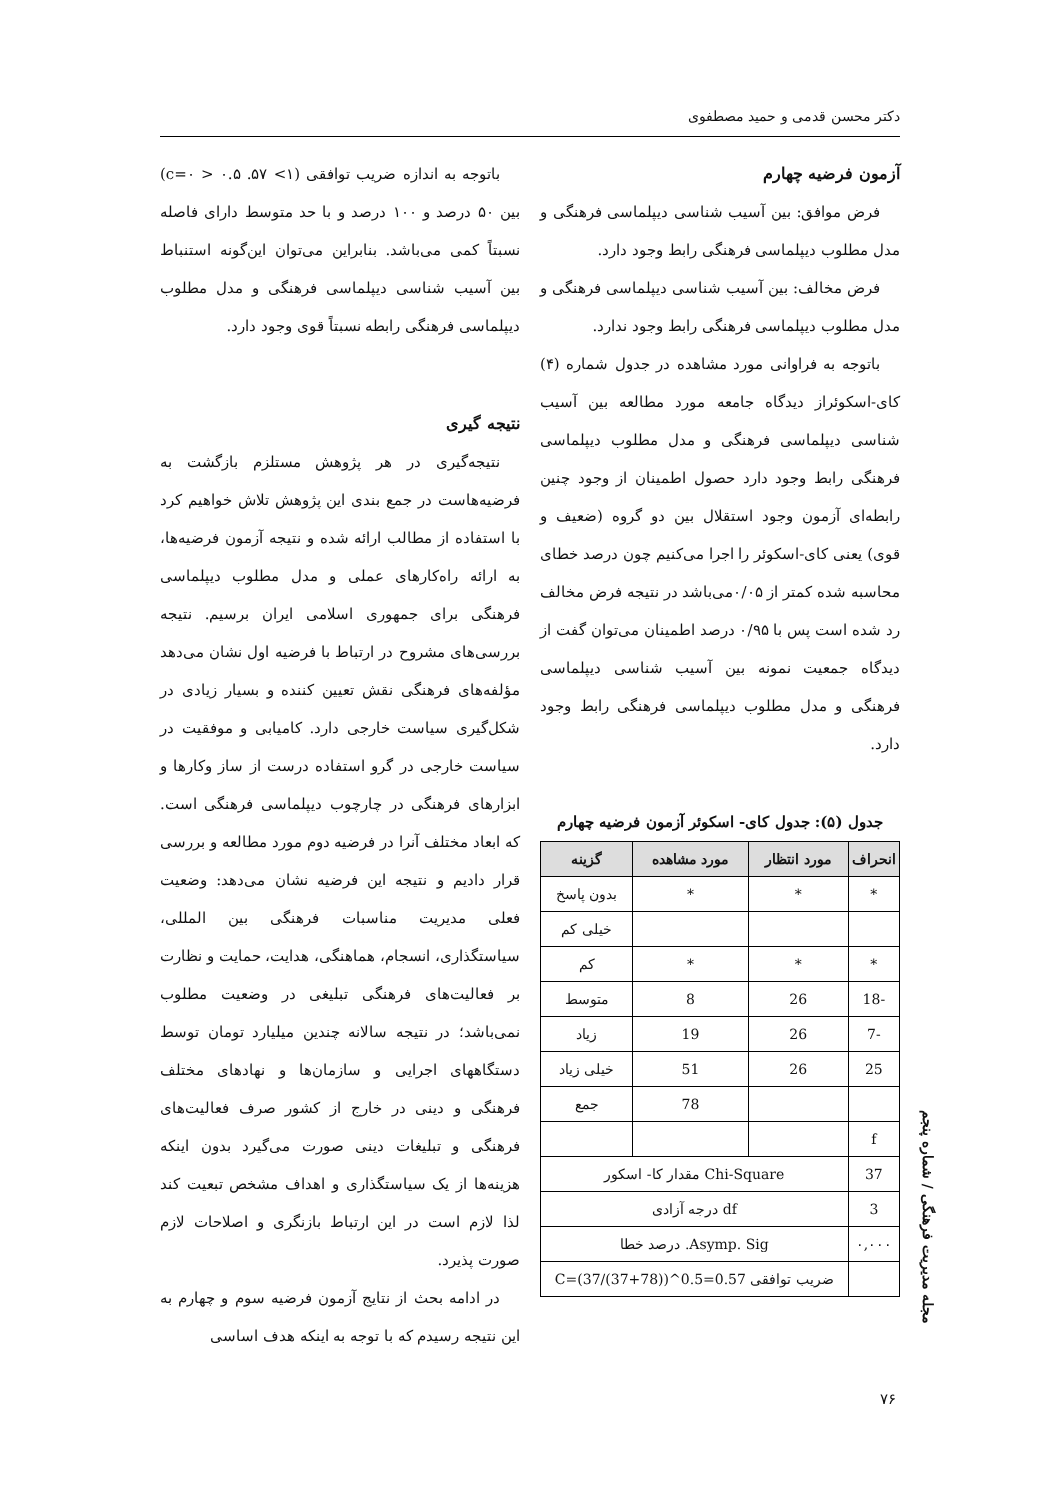دکتر محسن قدمی و حمید مصطفوی
آزمون فرضیه چهارم
فرض موافق: بین آسیب شناسی دیپلماسی فرهنگی و مدل مطلوب دیپلماسی فرهنگی رابط وجود دارد.
فرض مخالف: بین آسیب شناسی دیپلماسی فرهنگی و مدل مطلوب دیپلماسی فرهنگی رابط وجود ندارد.
باتوجه به فراوانی مورد مشاهده در جدول شماره (۴) کای-اسکوئراز دیدگاه جامعه مورد مطالعه بین آسیب شناسی دیپلماسی فرهنگی و مدل مطلوب دیپلماسی فرهنگی رابط وجود دارد حصول اطمینان از وجود چنین رابطه‌ای آزمون وجود استقلال بین دو گروه (ضعیف و قوی) یعنی کای-اسکوئر را اجرا می‌کنیم چون درصد خطای محاسبه شده کمتر از ۰/۰۵می‌باشد در نتیجه فرض مخالف رد شده است پس با ۰/۹۵ درصد اطمینان می‌توان گفت از دیدگاه جمعیت نمونه بین آسیب شناسی دیپلماسی فرهنگی و مدل مطلوب دیپلماسی فرهنگی رابط وجود دارد.
جدول (۵): جدول کای- اسکوئر آزمون فرضیه چهارم
| انحراف | مورد انتظار | مورد مشاهده | گزینه |
| --- | --- | --- | --- |
| * | * | * | بدون پاسخ |
| | | | خیلی کم |
| * | * | * | کم |
| -18 | 26 | 8 | متوسط |
| -7 | 26 | 19 | زیاد |
| 25 | 26 | 51 | خیلی زیاد |
| | | 78 | جمع |
| f | | | |
| 37 | Chi-Square مقدار کا- اسکور | | |
| 3 | df درجه آزادی | | |
| ۰,۰۰۰ | Asymp. Sig. درصد خطا | | |
| | ضریب توافقی C=(37/(37+78))^0.5=0.57 | | |
باتوجه به اندازه ضریب توافقی (۱> ۵۷. c=۰ > ۰.۵) بین ۵۰ درصد و ۱۰۰ درصد و با حد متوسط دارای فاصله نسبتاً کمی می‌باشد. بنابراین می‌توان این‌گونه استنباط بین آسیب شناسی دیپلماسی فرهنگی و مدل مطلوب دیپلماسی فرهنگی رابطه نسبتاً قوی وجود دارد.
نتیجه گیری
نتیجه‌گیری در هر پژوهش مستلزم بازگشت به فرضیه‌هاست در جمع بندی این پژوهش تلاش خواهیم کرد با استفاده از مطالب ارائه شده و نتیجه آزمون فرضیه‌ها، به ارائه راه‌کارهای عملی و مدل مطلوب دیپلماسی فرهنگی برای جمهوری اسلامی ایران برسیم. نتیجه بررسی‌های مشروح در ارتباط با فرضیه اول نشان می‌دهد مؤلفه‌های فرهنگی نقش تعیین کننده و بسیار زیادی در شکل‌گیری سیاست خارجی دارد. کامیابی و موفقیت در سیاست خارجی در گرو استفاده درست از ساز وکارها و ابزارهای فرهنگی در چارچوب دیپلماسی فرهنگی است. که ابعاد مختلف آنرا در فرضیه دوم مورد مطالعه و بررسی قرار دادیم و نتیجه این فرضیه نشان می‌دهد: وضعیت فعلی مدیریت مناسبات فرهنگی بین المللی، سیاستگذاری، انسجام، هماهنگی، هدایت، حمایت و نظارت بر فعالیت‌های فرهنگی تبلیغی در وضعیت مطلوب نمی‌باشد؛ در نتیجه سالانه چندین میلیارد تومان توسط دستگاههای اجرایی و سازمان‌ها و نهادهای مختلف فرهنگی و دینی در خارج از کشور صرف فعالیت‌های فرهنگی و تبلیغات دینی صورت می‌گیرد بدون اینکه هزینه‌ها از یک سیاستگذاری و اهداف مشخص تبعیت کند لذا لازم است در این ارتباط بازنگری و اصلاحات لازم صورت پذیرد.
در ادامه بحث از نتایج آزمون فرضیه سوم و چهارم به این نتیجه رسیدم که با توجه به اینکه هدف اساسی
مجله مدیریت فرهنگی / شماره پنجم
۷۶